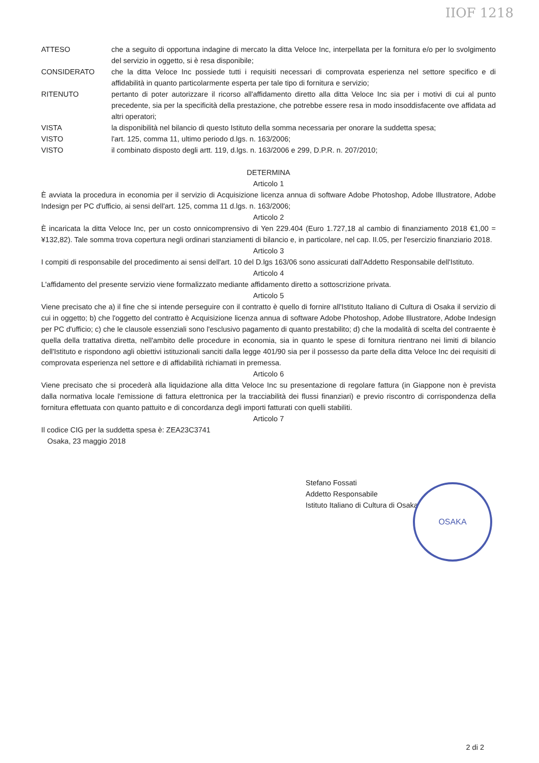IIOF 1218
ATTESO che a seguito di opportuna indagine di mercato la ditta Veloce Inc, interpellata per la fornitura e/o per lo svolgimento del servizio in oggetto, si è resa disponibile;
CONSIDERATO che la ditta Veloce Inc possiede tutti i requisiti necessari di comprovata esperienza nel settore specifico e di affidabilità in quanto particolarmente esperta per tale tipo di fornitura e servizio;
RITENUTO pertanto di poter autorizzare il ricorso all'affidamento diretto alla ditta Veloce Inc sia per i motivi di cui al punto precedente, sia per la specificità della prestazione, che potrebbe essere resa in modo insoddisfacente ove affidata ad altri operatori;
VISTA la disponibilità nel bilancio di questo Istituto della somma necessaria per onorare la suddetta spesa;
VISTO l'art. 125, comma 11, ultimo periodo d.lgs. n. 163/2006;
VISTO il combinato disposto degli artt. 119, d.lgs. n. 163/2006 e 299, D.P.R. n. 207/2010;
DETERMINA
Articolo 1
È avviata la procedura in economia per il servizio di Acquisizione licenza annua di software Adobe Photoshop, Adobe Illustratore, Adobe Indesign per PC d'ufficio, ai sensi dell'art. 125, comma 11 d.lgs. n. 163/2006;
Articolo 2
È incaricata la ditta Veloce Inc, per un costo onnicomprensivo di Yen 229.404 (Euro 1.727,18 al cambio di finanziamento 2018 €1,00 = ¥132,82). Tale somma trova copertura negli ordinari stanziamenti di bilancio e, in particolare, nel cap. II.05, per l'esercizio finanziario 2018.
Articolo 3
I compiti di responsabile del procedimento ai sensi dell'art. 10 del D.lgs 163/06 sono assicurati dall'Addetto Responsabile dell'Istituto.
Articolo 4
L'affidamento del presente servizio viene formalizzato mediante affidamento diretto a sottoscrizione privata.
Articolo 5
Viene precisato che a) il fine che si intende perseguire con il contratto è quello di fornire all'Istituto Italiano di Cultura di Osaka il servizio di cui in oggetto; b) che l'oggetto del contratto è Acquisizione licenza annua di software Adobe Photoshop, Adobe Illustratore, Adobe Indesign per PC d'ufficio; c) che le clausole essenziali sono l'esclusivo pagamento di quanto prestabilito; d) che la modalità di scelta del contraente è quella della trattativa diretta, nell'ambito delle procedure in economia, sia in quanto le spese di fornitura rientrano nei limiti di bilancio dell'Istituto e rispondono agli obiettivi istituzionali sanciti dalla legge 401/90 sia per il possesso da parte della ditta Veloce Inc dei requisiti di comprovata esperienza nel settore e di affidabilità richiamati in premessa.
Articolo 6
Viene precisato che si procederà alla liquidazione alla ditta Veloce Inc su presentazione di regolare fattura (in Giappone non è prevista dalla normativa locale l'emissione di fattura elettronica per la tracciabilità dei flussi finanziari) e previo riscontro di corrispondenza della fornitura effettuata con quanto pattuito e di concordanza degli importi fatturati con quelli stabiliti.
Articolo 7
Il codice CIG per la suddetta spesa è: ZEA23C3741
Osaka, 23 maggio 2018
Stefano Fossati
Addetto Responsabile
Istituto Italiano di Cultura di Osaka
OSAKA
2 di 2